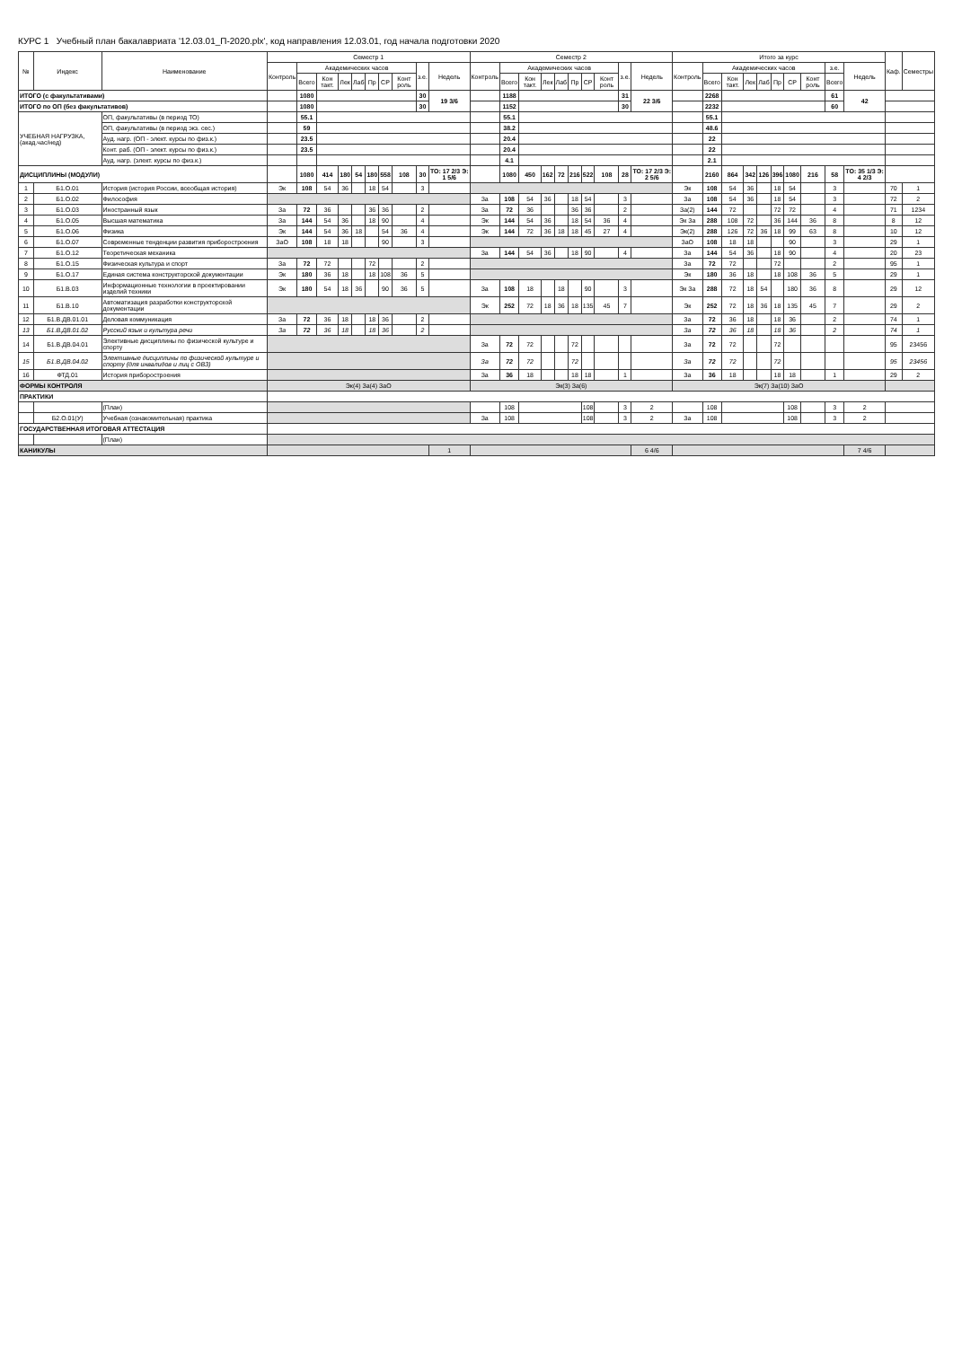КУРС 1 Учебный план бакалавриата '12.03.01_П-2020.plx', код направления 12.03.01, год начала подготовки 2020
| № | Индекс | Наименование | Семестр 1 | | | | | | | | | | Семестр 2 | | | | | | | | | | Итого за курс | | | | | | | | | | Каф. | Семестры |
| --- | --- | --- | --- | --- | --- | --- | --- | --- | --- | --- | --- | --- | --- | --- | --- | --- | --- | --- | --- | --- | --- | --- | --- | --- | --- | --- | --- | --- | --- | --- | --- | --- | --- | --- |
| | | | Контроль | Академических часов | | | | | | | з.е. | Недель | Контроль | Академических часов | | | | | | | з.е. | Недель | Контроль | Академических часов | | | | | | | з.е. | Недель | | |
| | | | | Всего | Кон такт. | Лек | Лаб | Пр | СР | Конт роль | | | | Всего | Кон такт. | Лек | Лаб | Пр | СР | Конт роль | | | | Всего | Кон такт. | Лек | Лаб | Пр | СР | Конт роль | Всего | | | |
| ИТОГО (с факультативами) | | | | 1080 | | | | | | | 30 | 19 3/6 | | 1188 | | | | | | | 31 | 22 3/6 | | 2268 | | | | | | | 61 | 42 | | |
| ИТОГО по ОП (без факультативов) | | | | 1080 | | | | | | | 30 | | | 1152 | | | | | | | 30 | | | 2232 | | | | | | | 60 | | | |
| УЧЕБНАЯ НАГРУЗКА, (акад.час/нед) | | ОП, факультативы (в период ТО) | | 55.1 | | | | | | | | | | 55.1 | | | | | | | | | | 55.1 | | | | | | | | | | |
| | | ОП, факультативы (в период экз. сес.) | | 59 | | | | | | | | | | 38.2 | | | | | | | | | | 48.6 | | | | | | | | | | |
| | | Ауд. нагр. (ОП - элект. курсы по физ.к.) | | 23.5 | | | | | | | | | | 20.4 | | | | | | | | | | 22 | | | | | | | | | | |
| | | Конт. раб. (ОП - элект. курсы по физ.к.) | | 23.5 | | | | | | | | | | 20.4 | | | | | | | | | | 22 | | | | | | | | | | |
| | | Ауд. нагр. (элект. курсы по физ.к.) | | | | | | | | | | | | 4.1 | | | | | | | | | | 2.1 | | | | | | | | | | |
| ДИСЦИПЛИНЫ (МОДУЛИ) | | | | 1080 | 414 | 180 | 54 | 180 | 558 | 108 | 30 | ТО: 17 2/3 Э: 1 5/6 | | 1080 | 450 | 162 | 72 | 216 | 522 | 108 | 28 | ТО: 17 2/3 Э: 2 5/6 | | 2160 | 864 | 342 | 126 | 396 | 1080 | 216 | 58 | ТО: 35 1/3 Э: 4 2/3 | | |
| 1 | Б1.О.01 | История (история России, всеобщая история) | Эк | 108 | 54 | 36 | | 18 | 54 | | 3 | | | | | | | | | | | | Эк | 108 | 54 | 36 | | 18 | 54 | | 3 | | 70 | 1 |
| 2 | Б1.О.02 | Философия | | | | | | | | | | | За | 108 | 54 | 36 | | 18 | 54 | | 3 | | За | 108 | 54 | 36 | | 18 | 54 | | 3 | | 72 | 2 |
| 3 | Б1.О.03 | Иностранный язык | За | 72 | 36 | | | 36 | 36 | | 2 | | За | 72 | 36 | | | 36 | 36 | | 2 | | За(2) | 144 | 72 | | | 72 | 72 | | 4 | | 71 | 1234 |
| 4 | Б1.О.05 | Высшая математика | За | 144 | 54 | 36 | | 18 | 90 | | 4 | | Эк | 144 | 54 | 36 | | 18 | 54 | 36 | 4 | | Эк За | 288 | 108 | 72 | | 36 | 144 | 36 | 8 | | 8 | 12 |
| 5 | Б1.О.06 | Физика | Эк | 144 | 54 | 36 | 18 | | 54 | 36 | 4 | | Эк | 144 | 72 | 36 | 18 | 18 | 45 | 27 | 4 | | Эк(2) | 288 | 126 | 72 | 36 | 18 | 99 | 63 | 8 | | 10 | 12 |
| 6 | Б1.О.07 | Современные тенденции развития приборостроения | ЗаО | 108 | 18 | 18 | | | 90 | | 3 | | | | | | | | | | | | ЗаО | 108 | 18 | 18 | | | 90 | | 3 | | 29 | 1 |
| 7 | Б1.О.12 | Теоретическая механика | | | | | | | | | | | За | 144 | 54 | 36 | | 18 | 90 | | 4 | | За | 144 | 54 | 36 | | 18 | 90 | | 4 | | 20 | 23 |
| 8 | Б1.О.15 | Физическая культура и спорт | За | 72 | 72 | | | 72 | | | 2 | | | | | | | | | | | | За | 72 | 72 | | | 72 | | | 2 | | 95 | 1 |
| 9 | Б1.О.17 | Единая система конструкторской документации | Эк | 180 | 36 | 18 | | 18 | 108 | 36 | 5 | | | | | | | | | | | | Эк | 180 | 36 | 18 | | 18 | 108 | 36 | 5 | | 29 | 1 |
| 10 | Б1.В.03 | Информационные технологии в проектировании изделий техники | Эк | 180 | 54 | 18 | 36 | | 90 | 36 | 5 | | За | 108 | 18 | | 18 | | 90 | | 3 | | Эк За | 288 | 72 | 18 | 54 | | 180 | 36 | 8 | | 29 | 12 |
| 11 | Б1.В.10 | Автоматизация разработки конструкторской документации | | | | | | | | | | | Эк | 252 | 72 | 18 | 36 | 18 | 135 | 45 | 7 | | Эк | 252 | 72 | 18 | 36 | 18 | 135 | 45 | 7 | | 29 | 2 |
| 12 | Б1.В.ДВ.01.01 | Деловая коммуникация | За | 72 | 36 | 18 | | 18 | 36 | | 2 | | | | | | | | | | | | За | 72 | 36 | 18 | | 18 | 36 | | 2 | | 74 | 1 |
| 13 | Б1.В.ДВ.01.02 | Русский язык и культура речи | За | 72 | 36 | 18 | | 18 | 36 | | 2 | | | | | | | | | | | | За | 72 | 36 | 18 | | 18 | 36 | | 2 | | 74 | 1 |
| 14 | Б1.В.ДВ.04.01 | Элективные дисциплины по физической культуре и спорту | | | | | | | | | | | За | 72 | 72 | | | 72 | | | | | За | 72 | 72 | | | 72 | | | | | 95 | 23456 |
| 15 | Б1.В.ДВ.04.02 | Элективные дисциплины по физической культуре и спорту (для инвалидов и лиц с ОВЗ) | | | | | | | | | | | За | 72 | 72 | | | 72 | | | | | За | 72 | 72 | | | 72 | | | | | 95 | 23456 |
| 16 | ФТД.01 | История приборостроения | | | | | | | | | | | За | 36 | 18 | | | 18 | 18 | | 1 | | За | 36 | 18 | | | 18 | 18 | | 1 | | 29 | 2 |
| ФОРМЫ КОНТРОЛЯ | | | Эк(4) За(4) ЗаО | | | | | | | | | | Эк(3) За(6) | | | | | | | | | | Эк(7) За(10) ЗаО | | | | | | | | | | | |
| ПРАКТИКИ | | | | | | | | | | | | | | | | | | | | | | | | | | | | | | | | | | |
| | | (План) | | | | | | | | | | | | 108 | | | | | 108 | | 3 | 2 | | 108 | | | | | 108 | | 3 | 2 | | |
| | Б2.О.01(У) | Учебная (ознакомительная) практика | | | | | | | | | | | За | 108 | | | | | 108 | | 3 | 2 | За | 108 | | | | | 108 | | 3 | 2 | | |
| ГОСУДАРСТВЕННАЯ ИТОГОВАЯ АТТЕСТАЦИЯ | | | | | | | | | | | | | | | | | | | | | | | | | | | | | | | | | | |
| | | (План) | | | | | | | | | | | | | | | | | | | | | | | | | | | | | | | | |
| КАНИКУЛЫ | | | | | | | | | | | | 1 | | | | | | | | | | 6 4/6 | | | | | | | | | | 7 4/6 | | |